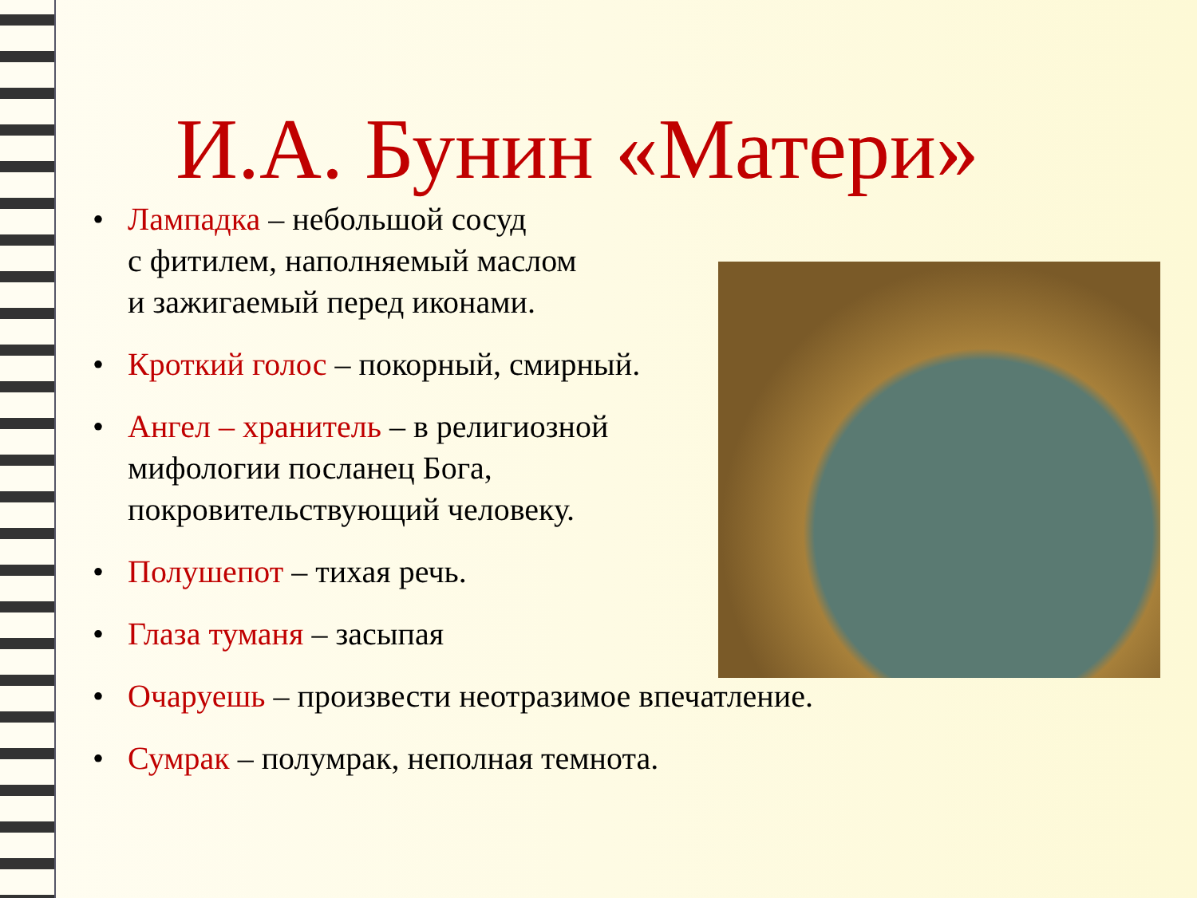И.А. Бунин «Матери»
• Лампадка – небольшой сосуд
с фитилем, наполняемый маслом
и зажигаемый перед иконами.
• Кроткий голос – покорный, смирный.
• Ангел – хранитель – в религиозной
мифологии посланец Бога,
покровительствующий человеку.
• Полушепот – тихая речь.
• Глаза туманя – засыпая
• Очаруешь – произвести неотразимое впечатление.
• Сумрак – полумрак, неполная темнота.